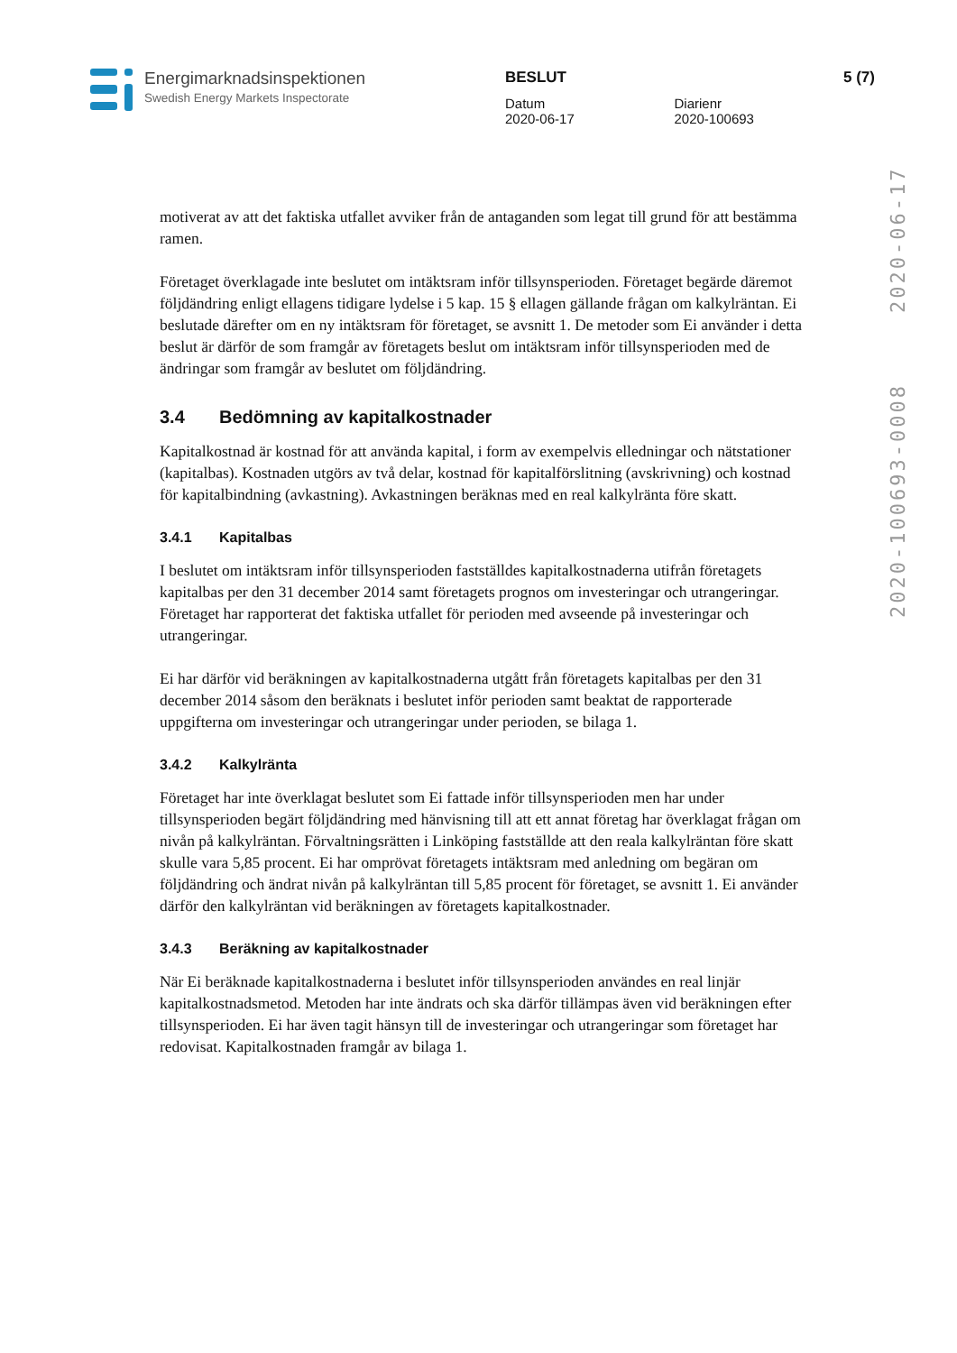Energimarknadsinspektionen
Swedish Energy Markets Inspectorate
BESLUT
Datum
2020-06-17
Diarienr
2020-100693
5 (7)
2020-100693-0008 2020-06-17
motiverat av att det faktiska utfallet avviker från de antaganden som legat till grund för att bestämma ramen.
Företaget överklagade inte beslutet om intäktsram inför tillsynsperioden. Företaget begärde däremot följdändring enligt ellagens tidigare lydelse i 5 kap. 15 § ellagen gällande frågan om kalkylräntan. Ei beslutade därefter om en ny intäktsram för företaget, se avsnitt 1. De metoder som Ei använder i detta beslut är därför de som framgår av företagets beslut om intäktsram inför tillsynsperioden med de ändringar som framgår av beslutet om följdändring.
3.4 Bedömning av kapitalkostnader
Kapitalkostnad är kostnad för att använda kapital, i form av exempelvis elledningar och nätstationer (kapitalbas). Kostnaden utgörs av två delar, kostnad för kapitalförslitning (avskrivning) och kostnad för kapitalbindning (avkastning). Avkastningen beräknas med en real kalkylränta före skatt.
3.4.1 Kapitalbas
I beslutet om intäktsram inför tillsynsperioden fastställdes kapitalkostnaderna utifrån företagets kapitalbas per den 31 december 2014 samt företagets prognos om investeringar och utrangeringar. Företaget har rapporterat det faktiska utfallet för perioden med avseende på investeringar och utrangeringar.
Ei har därför vid beräkningen av kapitalkostnaderna utgått från företagets kapitalbas per den 31 december 2014 såsom den beräknats i beslutet inför perioden samt beaktat de rapporterade uppgifterna om investeringar och utrangeringar under perioden, se bilaga 1.
3.4.2 Kalkylränta
Företaget har inte överklagat beslutet som Ei fattade inför tillsynsperioden men har under tillsynsperioden begärt följdändring med hänvisning till att ett annat företag har överklagat frågan om nivån på kalkylräntan. Förvaltningsrätten i Linköping fastställde att den reala kalkylräntan före skatt skulle vara 5,85 procent. Ei har omprövat företagets intäktsram med anledning om begäran om följdändring och ändrat nivån på kalkylräntan till 5,85 procent för företaget, se avsnitt 1. Ei använder därför den kalkylräntan vid beräkningen av företagets kapitalkostnader.
3.4.3 Beräkning av kapitalkostnader
När Ei beräknade kapitalkostnaderna i beslutet inför tillsynsperioden användes en real linjär kapitalkostnadsmetod. Metoden har inte ändrats och ska därför tillämpas även vid beräkningen efter tillsynsperioden. Ei har även tagit hänsyn till de investeringar och utrangeringar som företaget har redovisat. Kapitalkostnaden framgår av bilaga 1.